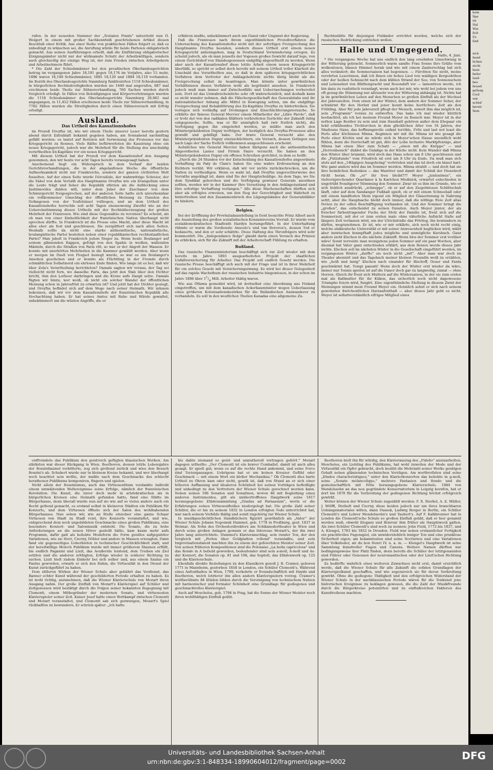rufen. In der neuesten Nummer der „Sozialen Praxis“ unterzieht nun O. Weigert in einem mit großer Sachkenntniß geschriebenen Artikel diesen Beschluß einer Kritik. Aus einer Reihe von praktischen Fällen folgert er, daß es unbedingt zu wünschen sei, die Anrufung würde für beide Parteien obligatorisch gemacht. Aus seinen Ausführungen erhellt, daß die Einführung obligatorischer Einigungsämter nicht nur der wirksamste Schutz der Arbeitswilligen, sondern auch gleichzeitig der einzige Weg ist, der zum Frieden zwischen Arbeitgebern und Arbeitnehmern führt.
* Die Zahl der Schiedsmänner bei den preußischen Oberlandesgerichten betrug im vergangenen Jahre 18,191 gegen 18,176 im Vorjahre, also 15 mehr, 1896 waren 18,149 Schiedsmänner, 1895 18,120 und 1894 18,110 vorhanden. Im Bezirk des Oberlandesgerichts Naumburg funktionirten 1118 Schiedsmänner, in bürgerlichen Rechtsstreitigkeiten wurden sie 1440 mal angerufen, 987 mal erschienen beide Theile zur Sühneverhandlung, 760 Sachen wurden durch Vergleich erledigt. In Fällen von Beleidigungen und Körperverletzungen wurden die 1118 Schiedsmänner des Oberlandesgerichts Naumburg 20,942 mal angegangen, in 11,452 Fällen erschienen beide Theile zur Sühneverhandlung, in 7765 Fällen wurden die Streitigkeiten durch einen Sühneversuch mit Erfolg erledigt.
Ausland.
Das Urtheil des Kassationshofes
im Prozeß Dreyfus ist, wie wir einem Theile unserer Leser bereits gestern abend durch Extrablatt bekannt gegeben haben, am Sonnabend nachmittag gefällt worden: es lautet auf Revision mit Verweisung des Prozesses vor das Kriegsgericht zu Rennes. Viele Räthe befürworteten die Kassirung ohne ein neues Kriegsgericht, jedoch war die Mehrheit für die Stellung des unschuldig verurtheilten Ex-Kapitäns vor ein neues Kriegsgericht.
Mit diesem Urtheil hat der Prozeß vor dem Kassationshof den Ausgang genommen, den wir heute vor acht Tagen bereits vorausgesagt haben.
Anscheinend liegt ein Widerspruch in dem Verlauf der beiden Gerichtsverhandlungen, die in der abgelaufenen Woche die öffentliche Aufmerksamkeit nicht nur Frankreichs, sondern der ganzen civilisirten Welt fesselten. Auf der einen Seite wurde Déroulède, der wahnwitzige Schreier, der die Fabel von dem Verrath des Hauptmanns Dreyfus wie ein Evangelium unter die Leute trägt und lieber die Republik stürzen als die Aufdeckung eines Justizmordes dulden will, unter dem Jubel der Zuschauer von dem Schwurgericht freigesprochen, auf der anderen Seite hatte sich unverkennbar ein vollkommener Umschlag der öffentlichen Meinung zu Gunsten des Gefangenen von der Teufelsinsel vollzogen, und an dem Urtheil des Kassationshofes herrschte seit acht Tagen ebensowenig Zweifel wie an der Uebereinstimmung dieses Urtheils mit der Rechtsüberzeugung der großen Mehrheit der Franzosen. Wie sind diese Gegensätze zu vereinen? Es scheint, als ob man von einer Einheitlichkeit der französischen Nation überhaupt nicht sprechen dürfte. In Frankreich ist die Presse eine Macht, aber diese Macht ist alles eher als fest und geschlossen. Sie zersplittert sich nach allen Seiten. Weshalb sollte da nicht eine starke antisemitische, nationalistische, boulangistische Partei bestehen neben einer republikanischen rechtsstaatlichen Partei? Man jubelt in Frankreich jedem Sieger zu. Wenn heute Boulanger auf seinem glänzenden Rappen, gefolgt von den Spahis in weißen, wallenden Mänteln, durch die Straßen von Paris ritt, so war er der Abgott der Massen. Er konnte mit unerhörten Mehrheiten in die Kammer gewählt werden. Aber wenn er morgen im Duell von Floquet besiegt wurde, so war es um Boulanger's Ansehen geschehen und er konnte als Flüchtling in der Fremde durch schmählichen Selbstmord ein ehrloses Ende finden. Wie lange ist es her, daß wir über Zola's Verurtheilung berichteten? Damals sagten wir voraus, der Tag sei vielleicht nicht fern, wo dasselbe Paris, das jetzt den Stab über den Dichter bricht, ihm den Lorbeer darbringen und die Krone aufs Haupt setze. Damals fügten wir hinzu, wer weiß, ob nicht ein solcher Wandel der öffentlichen Meinung schon in Jahresfrist zu erwarten ist? Und jetzt hat der Dichter gesiegt, und Dreyfus befindet sich auf dem Wege nach seiner Heimath. Wir müssen bekennen, daß wir vor dem Kassationshofe der französischen Republik alle Hochachtung haben. Er hat seines Amtes mit Ruhe und Würde gewaltet, unbekümmert um die wüsten Angriffe, die er
erfahren mußte, unbekümmert auch um Gunst oder Ungunst der Regierung.
Daß die Franzosen nach ihrem eigenthümlichen Prozeßverfahren die Untersuchung des Kassationshofes nicht mit der sofortigen Freisprechung des Hauptmanns Dreyfus beenden, sondern dieses Urtheil erst einem neuen Kriegsgericht anheimgeben, mag in Deutschland Verwunderung erregen. Es scheint jedoch, als ob man jenseits der Vogesen großes Gewicht darauf lege, von einem Gerichtshof von Standesgenossen endgiltig abgeurtheilt zu werden. Wenn aber auch der Kassationshof diese letzte Arbeit einem neuen Kriegsgericht überläßt, so spricht er selbst doch bereits mit seinem Urtheil voller Klarheit die Unschuld des Verurtheilten aus, so daß in dem späteren kriegsgerichtlichen Verfahren dem Vertreter der Anklagebehörde nichts übrig bleibt als die Freisprechung selbst zu beantragen. Man könnte unter gewöhnlichen Verhältnissen dieses Verfahren wohl als begründet ansehen. In Frankreich jedoch muß man immer auf Zwischenfälle und Ueberraschungen vorbereitet sein. Dort ist das Unwahrscheinliche sehr oft wahrscheinlich, und deshalb kann es nicht wunder nehmen, daß die Fälschergesellschaft des Generalstabs und ihr nationalistischer Anhang alle Mittel in Bewegung setzen, um die endgiltige Freisprechung und Rehabilitirung des Ex-Kapitäns Dreyfus zu hintertreiben. Sie verlegen sich vorläufig auf Drohungen und Einschüchterungsversuche. So erklärte der famose General Mercier einem Mitarbeiter der „Libre Parole“, daß er trotz der von den radikalen Blättern verbreiteten Gerüchte der Zukunft ruhig entgegensehe. Sollte, was er für unmöglich halt (wir freilich nicht), die Verfolgung gegen ihn eingeleitet werden, so müßte man auch den Ministerpräsidenten Dupuy verfolgen, der bezüglich des Dreyfus-Prozesses alles gewußt und gebilligt habe. Der brave General versucht also den Ministerpräsidenten Dupuy einzuschüchtern, ein Versuch, dessen Gelingen uns nach Lage der Sache freilich vollkommen ausgeschlossen erscheint.
Aehnliches wie General Mercier haben übrigens auch die antisemitischen Abgeordneten Lasies und Firmin Faure versucht. Sie haben an den Ministerpräsidenten Dupuy ein offenes Schreiben gerichtet, in dem es heißt:
„Durch die 24 Stunden vor der Entscheidung des Kassationshofes angeordnete Verhaftung du Paty de Clam's haben Sie eine wahre Erdrosselung an den Richtern verübt. Wir erklären, daß wir vor nichts zurückschrecken, um die Nation zu vertheidigen. Wenn es wahr ist, daß Dreyfus ungerechterweise des Verraths angeklagt ist, dann sind Sie der Hauptschuldige. An dem Tage, wo Sie dem Syndikat gehorchen und die Verfolgung gewisser Generale anordnen sollten, werden wir in der Kammer Ihre Versetzung in den Anklagezustand und Ihre sofortige Verhaftung verlangen.“ Alle diese Machenschaften dürften sich aber als erfolglos erweisen, um den Sieg der Gerechtigkeit und Wahrheit zu hintertreiben und den Zusammenbruch des Lügengebäudes der Generalstäbler zu hindern.
Belgien.
Bei der Eröffnung der Provinzialausstellung in Gent besuchte Prinz Albert auch die Ausstellung des großen sozialistischen Konsumvereins Vooruit. Er wurde vom sozialdemokratischen Stadtrath Hardyn herumgeführt. In der Unterhaltung rühmte er warm die Verdienste Anseele's und van Beveren's, dessen Tod er bedauerte, und den er sehr schätzte. Diese Haltung des Thronfolgers wird sehr kommentirt. Die „Independance Belge“ glaubt darin einen Versuch des Prinzen zu erblicken, sich für die Zukunft mit der Arbeiterschaft Fühlung zu erhalten.
Rußland.
Das russische Finanzministerium beschäftigt sich zur Zeit wieder mit dem bereits im Jahre 1893 ausgearbeiteten Projekt der staatlichen Unfallversicherung für Arbeiter. Das Projekt soll endlich Gesetz werden. Die russische Presse beschäftigt sich auch mit der Frage und ist in ihrer Mehrheit für ein solches Gesetz mit Versicherungszwang. Es wird bei dieser Gelegenheit auf das rapide Wachsthum der russischen Industrie hingewiesen, in der schon im Jahre 1896 über 11/4 Mill. Arbeiter thätig waren.
Wie aus Ottawa gemeldet wird, ist dortselbst eine Abordnung aus Finland eingetroffen, um mit dem kanadischen Ackerbauminister wegen Ueberlassung eines größeren Kolonisationsbezirkes für die finländischen Auswanderer zu verhandeln. Es soll in den westlichen Theilen Kanadas eine allgemeine Zu-
fluchtsstätte für diejenigen Finländer errichtet werden, welche sich der russischen Bedrückung entziehen wollen.
Halle und Umgegend.
Halle, 4. Juni.
* Die vergangene Woche hat uns endlich den lang ersehnten Umschwung in der Witterung gebracht. Sommerlich warm sandte Frau Sonne ihre Grüße vom wolkenlosen, blauen Himmel herab und wie mit einem Zauberschlag hat sich alles verändert: die Sommersaison hat begonnen. — Fürchten Sie nicht, meine verehrten Leserinnen, daß ich Ihnen ein hohes Lied von waldigen Bergeshöhen oder der heißen Sehnsucht nach dem kühlen Strand der See, von Sonnenschein und Lebenslust von Blüthenpracht und Rosenduft vor — lamentiren werde, ich bin dazu zu realistisch veranlagt, wenn auch bei mir, wie wohl bei jedem von uns oft genug die Stimmung nur allzusehr von der Witterung abhängig ist. Nichts hat ja im gewöhnlichen Leben auf den Menschen so großen Einfluß als der Wechsel der Jahreszeiten. Dem einen ist der Winter, dem andern der Sommer lieber, der schwärmt für den Herbst und jener kennt keine herrlichere Zeit als den Frühling. Aber für jede Jahreszeit pflegt der Mensch, soweit ihm das möglich ist, sein „Programm“ voraus zu entwerfen. Das habe ich mal wieder kürzlich beobachtet, als ich bei meinem Freund Meyer zu Besuch war. Meyer ist in der netten Lage Rentier zu sein und zum Haushalt gehören außer dem Ehepaar ein hold erblühendes Töchterchen in dem glücklichen Alter von 16 Jahren, der Studiosus Hans, das hoffnungsvolle enfant terrible, Fritz und last not least die Perle aller Köchinnen Minna. Beginnen wir mit ihr. Minna ist wie gesagt die Perle einer Köchin und sie würde sich in Meyer'schen Hause unendlich wohl fühlen, denn die Herrschaft ist gut, dito der Lohn inclusive Marktpfennige, aber Minna hat einen 36er zum Schatz — „einen mit die Knöppe“ — und „Herrenbesuch“ duldet die Gnädige in der Küche nicht. Kein Wunder daß Minna den Winter über brummt, wird doch das Haus schon um 8 Uhr geschlossen und die „Putzstunde“ vom Friedrich ist erst um 8 Uhr zu Ende. Da muß man sich stets auf den „14tägigen Ausgehetag“ vertrösten und das ist doch ein bissel hart. Wie ganz anders wird das im Sommer werden. Minna strahlt — und doch hat sie ihre heimlichen Bedenken — das Manöver und damit der Schluß der Dienstzeit rückt heran. Ob „er“ ihr treu bleibt??? Meyer „juniissimus“, ein vielversprechender Quartaner à la Karlchen Mießnick, erwartet entschieden in ungetrübt freudigerer Stimmung den Sommer. Zwar ist es ihm im Grunde, wie er sich lieblich ausdrückt, „schnuppe“, ob er auf den Ziegelwiesen Schlittschuh läuft, oder auf dem Sandanger Fußball spielt, ob er mit einem Schneeball oder mit einem handfesten Stein irgend ein Mitglied der Glaserinnung in Nahrung setzt, aber die Hauptsache bleibt doch immer, daß die nöthige freie Zeit alias Ferien zu der edlen Beschäftigung vorhanden ist. Und der Sommer bringt die „großen“, das entscheidet zu seinen Gunsten. Auch Meyer junior, der als forscher farbentragender Fuchs der Stolz der Familie ist, freut sich auf die Sommerzeit, mit der er zum ersten male ohne väterliche Aufsicht Halle auf längere Zeit verlassen wird, um der Ulrichstraße das Privileg, ihn bewundern zu dürfen, wegzunehmen. Er ist, wie er mir erklärte, sich noch nicht recht einig, welche süddeutsche Universität er mit seiner Anwesenheit beglücken wird, wälzt aber inzwischen krampfhaft jedes mögliche und unmögliche Kursbuch. Ganz anders sieht Elschen in die nächste Zukunft. Wenn blos der Sommer erst vorüber wäre! Sonst verreiste man wenigstens jeden Sommer auf ein paar Wochen, aber diesmal hat Vater ganz entschieden erklärt, aus dem Reisen werde dieses Jahr nichts. Elschen soll im nächsten Winter in die Gesellschaft eingeführt werden, im vergangenen Winter „durfte“ sie noch nicht „mit“. Aber man war doch im Theater abonnirt und das Tagebuch meiner kleinen Freundin weiß zu erzählen, wie „heiß und innig“ Elschen nach einander für Bischoff, Oeser und Fanta geschwärmt hat. Tempi passati! Wenn doch der Winter erst wieder da wäre, immer nur Tennis spielen ist auf die Dauer doch gar zu langweilig, zumal — ohne Herren. Gleich ihr freut sich Muttern auf die Wintersaison, in der sie zum ersten mal als Ballmutter für ihr Küken, das sicherlich noch nicht dagewesene Triumphe feiern wird, fungirt. Eine eigenthümliche Stellung in diesem Zwist der Meinungen nimmt mein Freund Meyer ein. Heimlich sehnt er sich nach seinem gewohnten 4wöchentlichen Harzaufenthalt — aber dieses Jahr geht es nicht. Meyer ist selbstverständlich eifriges Mitglied eines
entfremdete das Publikum den geistreich gefügten klassischen Werken. Am stärksten war dieser Rückgang in Wien. Beethoven, dessen letzte Lebensjahre der Rossinitaumel verbitterte, zog sich grollend zurück und wies den Besuch Rossini's ab. Schubert wurde nur in kleinem Kreise bekannt, und wer überhaupt noch beachtet sein wollte, der mußte nach dem Geschmacke des schlecht berathenen Publikums komponiren, fingern und spielen.
Nicht allein der Rossinismus, auch das Virtuosenthum verdankte indirekt einem umwälzenden Weltereignisse seine Erfolge, nämlich der französischen Revolution. Die Kunst, die zuvor doch mehr in aristokratischen als in bürgerlichen Kreisen eine Heimath gefunden hatte, fand eine Stätte im Bürgerhause, denn überall wurde nun auf sie wie auf so vieles andere auch ein Recht geltend gemacht, es erstand selbst in kleineren Städten ein Publikum für Konzerte, und dem Virtuosen öffnete sich der Salon des wohlhabenden Bürgerhauses. Nun sehen wir, wie an Stelle einzelner eine ganze Schaar Virtuosen von Stadt zu Stadt reist, ihre Konzerte veranstaltet, und wie, entsprechend dem noch ungebildeten Geschmacke eines großen Publikums, eine besondere Konzert- und Salonmusik entsteht. Die Sonate, die zu hohe Anforderungen an die neuen Hörer gestellt hätte, kam kaum mehr aufs Programm, dafür galt als beliebte Modeform die Form geistlos aufgeputzter Variationen, wie sie Herz, Czerny, Döhler und andere in Massen erzeugten. Dann fand ein gegenseitiges Ueberbieten in technischer Geschicklichkeit statt, und der bereitwillige Moloch Publikum wurde mit immer größerem Staunen erfüllt, bis endlich Paganini und Liszt, das Aeußerste leistend, dem Treiben ein Ziel setzten und die anderen nöthigten, Erfolge wieder in solderer Richtung zu suchen. Liszt hielt zudem Einkehr bei sich selber und, aus einem Saulus ein Paulus geworden, erwarb er sich den Ruhm, die Virtuosität in den Dienst der Kunst zurückgeführt zu haben.
Dem stilleren Wirken der Wiener Schule aber gebührt das Verdienst, das Banner echter Kunst während der geschilderten Periode erhalten zu haben. Es ist wohl richtig, anzunehmen, daß die Wiener Klavierschule von Mozart ihren Ausgang nahm. Der große Einfluß von Mozart's Klavierspiel auf Schüler und Zeitgenossen wird bestätigt durch die Folgen seiner bekannten Begegnung mit Clementi, einem Mitbegründer der modernen Sonate, und virtuosesten Klavierspieler seiner Zeit. Kaiser Josef hatte einen Wettkampf zwischen Clementi und Mozart veranstaltet, und Clementi sah sich gezwungen, Mozart's Spiel rückhaltlos zu bewundern. Er schrieb später: „Ich hatte
bis dahin niemand so geist- und anmuthsvoll vortragen gehört.“ Mozart dagegen urtheilte: „Der Clementi ist ein braver Cembalist. damit ist auch alles gesagt. Er spielt gut, wenn es auf die rechte Hand ankommt, und seine Force sind Terzenpassagen. Uebrigens hat er um keinen Kreuzer Gefühl oder Geschmack — mit einem Wort ein bloßer Mechanikus.“ Ob Clementi dies harte Urtheil zu Ohren kam oder nicht, gewiß ist, daß von Stund an er sich einer höheren Auffassung und idealeren Schönheit bei seinen Vorträgen befleißigte und unbedingt zu den Vertretern der Wiener Schule gerechnet werden kann. Neben seinen 106 Sonaten und Sonatinen, wovon 46 mit Begleitung eines anderen Instrumentes, gilt als unübertroffenes Hauptwerk seine 1817 herausgegebene Etüdensammlung „Gradus ad Parnassum“, worin er die Erfahrungen seines Virtuosenfleißes niedergelegt hat. Die große Zahl seiner Schüler, die er bis zu seinem 1832 in London erfolgten Tode unterrichtet hat, war nach seinem Vorbilde thätig und somit zugehörig zur Wiener Schule.
In musikgeschichtlichen Handbüchern figurirt gewöhnlich als „Vater“ der Wiener Schule Johann Nepomuk Hummel, geb. 1778 in Preßburg, gest. 1837 in Weimar. Als Sohn des Orchesterdirektors am Schikanedertheater in Wien und durch seine großen Anlagen gewann er das Interesse Mozart's, der ihn zwei Jahre lang unterrichtete. Hummel's Klavieranschlag, sein runder Ton, der den Vergleich mit „Perlen über Goldplatten rollend“ veranlaßte, und sein Improvisationstalent machten ihn zu einem der gefeiertsten Meister seiner Zeit. Von seinen früheren Kompositionen sind die Polonaise „La bella capricciosa“ und das Rondo in A beliebt geworden, bedeutender sind sein a-moll, h-moll und As-dur Konzert, die Sonaten op. 81 und 106, das Septett, das Etüdenwerk op. 125 und die Klavierschule.
Ebenfalls direkte Beziehungen zu den Klassikern genoß J. B. Cramer, geboren 1771 in Mannheim, gestorben 1858 in London, ein Schüler Clementi's. Während eines Aufenthaltes in Wien, 1799, verkehrte er freundschaftlich mit Haydn und Beethoven, welch letzterer ihn allen andern Klavierspielern vorzog. Cramer's weltberühmte 84 Etüden bilden durch die Vereinigung von technischem Nutzen mit harmonischer und formaler Schönheit eine Grundlage für gediegenes und geschmackvolles Klavierspiel.
Auch auf Moscheles, geb. 1794 in Prag, hat die Sonne der Wiener Meister noch ihren wohlthätigen Einfluß geübt.
Beethoven hielt ihn für würdig, den Klavierauszug des „Fidelio“ auszuarbeiten. Moscheles, ein Liebling des Publikums, hat wohl zuweilen der Mode und der Virtuosität ein Opfer gebracht, doch besitzt die Mehrzahl seiner Werke geistigen Gehalt neben glänzenden technischen Vorzügen. Am werthvollsten sind seine „Etudes characteristiques,“ unter den Klavierkonzerten das beliebte in g-moll, seine „Sonate mélancolique,“ mehrere Fantasien und Rondo und die gemeinschaftlich mit Fétis herausgegebene Klavierschule. 1844 von Mendelssohn an das neu gegründete Konservatorium in Leipzig berufen, hat er dort bis 1870 für die Verbreitung der gediegenen Richtung höchst erfolgreich gewirkt.
Weiter können der Wiener Schule zugezählt werden: F. X. Sterkel, A. E. Müller, J. Wölffl, Steibelt und Czerny, diese beiden jedoch nur um ihres brauchbaren Uebungsmateriales willen, dann Dussek, Ludwig Berger in Berlin, ein Schüler Clementi's und Lehrer Mendelssohn's und Taubert's. Auf F. Kalkbrenner hat in London die Clementi'sche Schule so großen Einfluß geübt, daß er hier genannt werden muß, obwohl Eleganz und Bravour ihm früher als Hauptzweck galten. Als zwei Schüler Clementi's sind noch zu nennen: John Field, 1772 bis 1837, und A. Klengel, 1783 bis 1852 in Dresden. Field war neben erstaunlicher Fertigkeit ein prachtvolles Fugenspiel, ein unwiderstehlich inniger Ton und eine prunklose Sicherheit eigen; am bekanntesten sind seine Nocturnos und eine Variationen über Volkslieder, air du bon Henri IV. u. a. m. — Klengel's Hauptwerk ist seine Sammlung kunstvoller Fugen und Canons. Weitere Namen dürften nur bedingungsweise hier Platz finden, denn bereits die Schüler der letztgenannten sind Führer oder Genossen der neuromantischen oder der Liszt'schen Richtung geworden.
Es bedürfte wahrlich eines weiteren Zuwachses nicht erst, damit ersichtlich werde, daß die Wiener Schule für alle Zukunft die soliden Grundlagen der Klavierspielkunst geschaffen, und wie segensreich sie für deren Verbreitung gewirkt. Ohne die gediegene Thätigkeit und den erfolgreichen Widerstand der Wiener Schule in der nachklassischen Periode wären für die Tonkunst jene historischen Ereignisse zu beklagen gewesen, die die Zahl der Musikfreunde durch die Bürgerkreise potenzirten und zu einflußreichen Faktoren des Kunsttreibens machten.
kom
Spa
ist
Hal
Wie
fich
Es
find
sich
hand
lichen
nicht
bass
befor
land
bes
brand
gefang
Civil
wie
schlof
bereit
Som
Universitäts- und Landesbibliothek Sachsen-Anhalt
urn:nbn:de:gbv:3:1-848334-18990604012/fragment/page=0002
DFG